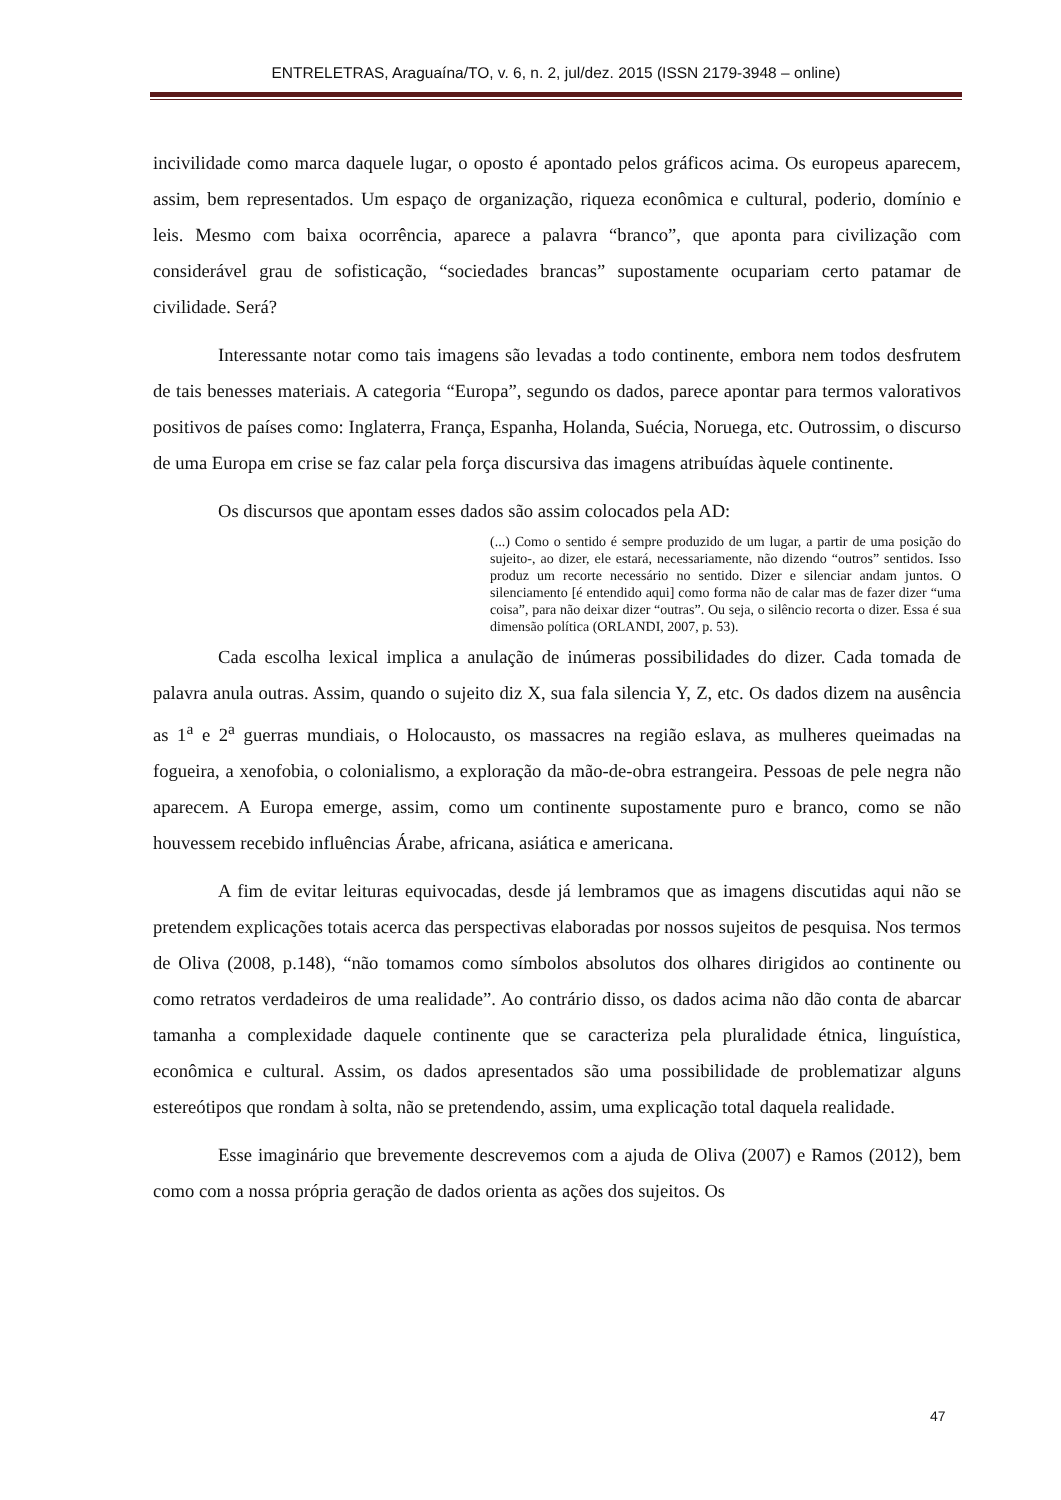ENTRELETRAS, Araguaína/TO, v. 6, n. 2, jul/dez. 2015 (ISSN 2179-3948 – online)
incivilidade como marca daquele lugar, o oposto é apontado pelos gráficos acima. Os europeus aparecem, assim, bem representados. Um espaço de organização, riqueza econômica e cultural, poderio, domínio e leis. Mesmo com baixa ocorrência, aparece a palavra “branco”, que aponta para civilização com considerável grau de sofisticação, “sociedades brancas” supostamente ocupariam certo patamar de civilidade. Será?
Interessante notar como tais imagens são levadas a todo continente, embora nem todos desfrutem de tais benesses materiais. A categoria “Europa”, segundo os dados, parece apontar para termos valorativos positivos de países como: Inglaterra, França, Espanha, Holanda, Suécia, Noruega, etc. Outrossim, o discurso de uma Europa em crise se faz calar pela força discursiva das imagens atribuídas àquele continente.
Os discursos que apontam esses dados são assim colocados pela AD:
(...) Como o sentido é sempre produzido de um lugar, a partir de uma posição do sujeito-, ao dizer, ele estará, necessariamente, não dizendo “outros” sentidos. Isso produz um recorte necessário no sentido. Dizer e silenciar andam juntos. O silenciamento [é entendido aqui] como forma não de calar mas de fazer dizer “uma coisa”, para não deixar dizer “outras”. Ou seja, o silêncio recorta o dizer. Essa é sua dimensão política (ORLANDI, 2007, p. 53).
Cada escolha lexical implica a anulação de inúmeras possibilidades do dizer. Cada tomada de palavra anula outras. Assim, quando o sujeito diz X, sua fala silencia Y, Z, etc. Os dados dizem na ausência as 1<sup>a</sup> e 2<sup>a</sup> guerras mundiais, o Holocausto, os massacres na região eslava, as mulheres queimadas na fogueira, a xenofobia, o colonialismo, a exploração da mão-de-obra estrangeira. Pessoas de pele negra não aparecem. A Europa emerge, assim, como um continente supostamente puro e branco, como se não houvessem recebido influências Árabe, africana, asiática e americana.
A fim de evitar leituras equivocadas, desde já lembramos que as imagens discutidas aqui não se pretendem explicações totais acerca das perspectivas elaboradas por nossos sujeitos de pesquisa. Nos termos de Oliva (2008, p.148), “não tomamos como símbolos absolutos dos olhares dirigidos ao continente ou como retratos verdadeiros de uma realidade”. Ao contrário disso, os dados acima não dão conta de abarcar tamanha a complexidade daquele continente que se caracteriza pela pluralidade étnica, linguística, econômica e cultural. Assim, os dados apresentados são uma possibilidade de problematizar alguns estereótipos que rondam à solta, não se pretendendo, assim, uma explicação total daquela realidade.
Esse imaginário que brevemente descrevemos com a ajuda de Oliva (2007) e Ramos (2012), bem como com a nossa própria geração de dados orienta as ações dos sujeitos. Os
47